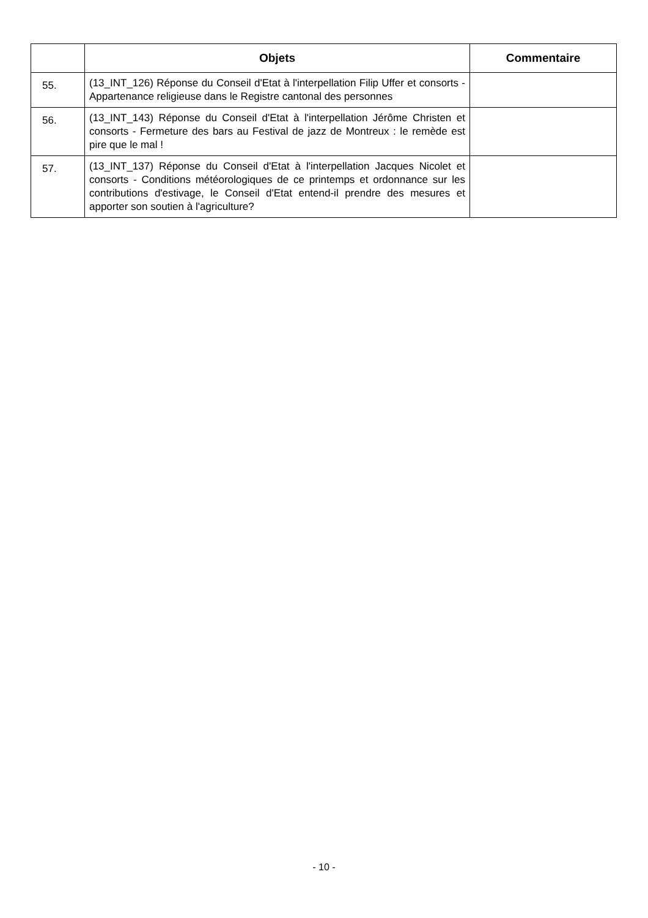| | Objets | Commentaire |
| --- | --- | --- |
| 55. | (13_INT_126) Réponse du Conseil d'Etat à l'interpellation Filip Uffer et consorts - Appartenance religieuse dans le Registre cantonal des personnes | |
| 56. | (13_INT_143) Réponse du Conseil d'Etat à l'interpellation Jérôme Christen et consorts - Fermeture des bars au Festival de jazz de Montreux : le remède est pire que le mal ! | |
| 57. | (13_INT_137) Réponse du Conseil d'Etat à l'interpellation Jacques Nicolet et consorts - Conditions météorologiques de ce printemps et ordonnance sur les contributions d'estivage, le Conseil d'Etat entend-il prendre des mesures et apporter son soutien à l'agriculture? | |
- 10 -